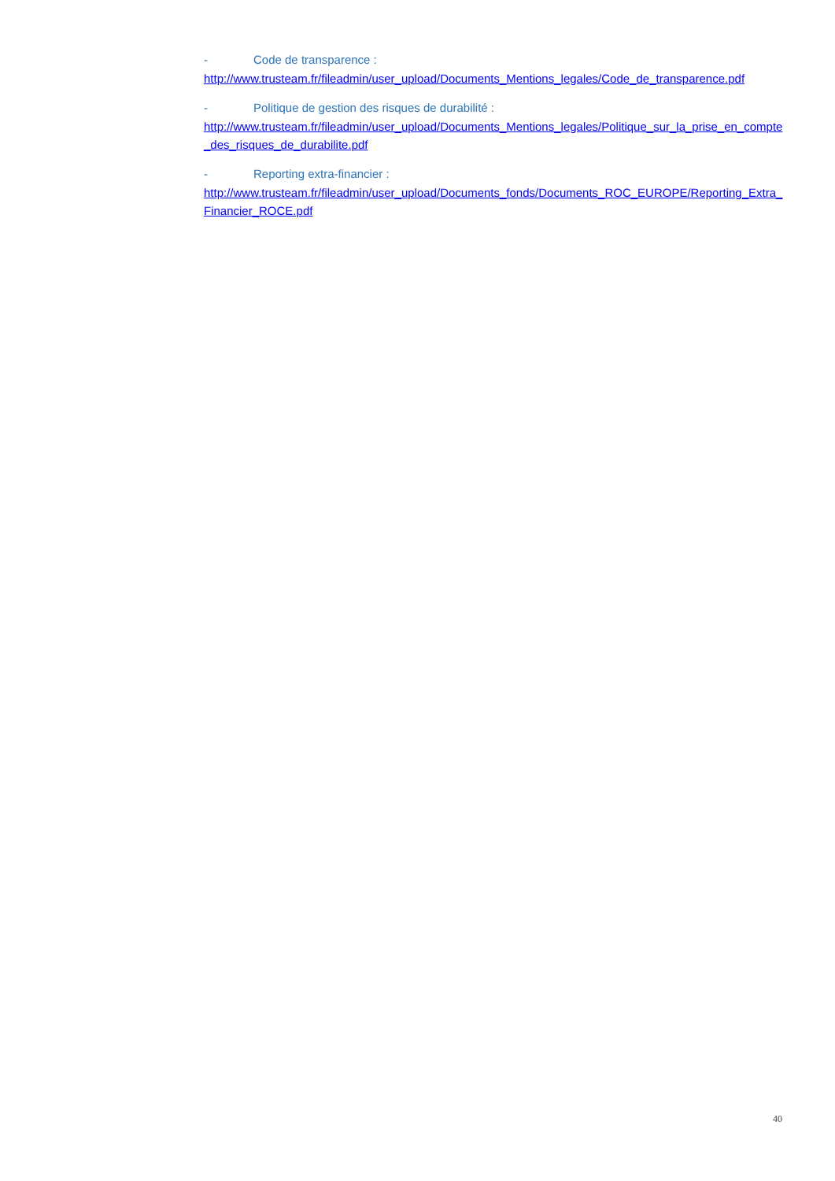- Code de transparence :
http://www.trusteam.fr/fileadmin/user_upload/Documents_Mentions_legales/Code_de_transparence.pdf
- Politique de gestion des risques de durabilité :
http://www.trusteam.fr/fileadmin/user_upload/Documents_Mentions_legales/Politique_sur_la_prise_en_compte_des_risques_de_durabilite.pdf
- Reporting extra-financier :
http://www.trusteam.fr/fileadmin/user_upload/Documents_fonds/Documents_ROC_EUROPE/Reporting_Extra_Financier_ROCE.pdf
40